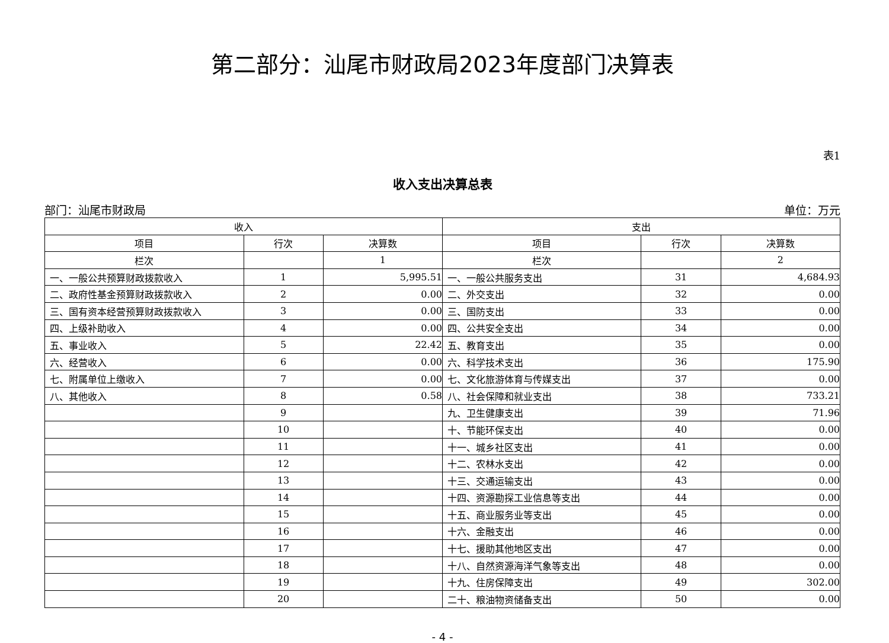第二部分：汕尾市财政局2023年度部门决算表
表1
收入支出决算总表
部门：汕尾市财政局 单位：万元
| 收入 | | | 支出 | | |
| --- | --- | --- | --- | --- | --- |
| 项目 | 行次 | 决算数 | 项目 | 行次 | 决算数 |
| 栏次 | | 1 | 栏次 | | 2 |
| 一、一般公共预算财政拨款收入 | 1 | 5,995.51 | 一、一般公共服务支出 | 31 | 4,684.93 |
| 二、政府性基金预算财政拨款收入 | 2 | 0.00 | 二、外交支出 | 32 | 0.00 |
| 三、国有资本经营预算财政拨款收入 | 3 | 0.00 | 三、国防支出 | 33 | 0.00 |
| 四、上级补助收入 | 4 | 0.00 | 四、公共安全支出 | 34 | 0.00 |
| 五、事业收入 | 5 | 22.42 | 五、教育支出 | 35 | 0.00 |
| 六、经营收入 | 6 | 0.00 | 六、科学技术支出 | 36 | 175.90 |
| 七、附属单位上缴收入 | 7 | 0.00 | 七、文化旅游体育与传媒支出 | 37 | 0.00 |
| 八、其他收入 | 8 | 0.58 | 八、社会保障和就业支出 | 38 | 733.21 |
| | 9 | | 九、卫生健康支出 | 39 | 71.96 |
| | 10 | | 十、节能环保支出 | 40 | 0.00 |
| | 11 | | 十一、城乡社区支出 | 41 | 0.00 |
| | 12 | | 十二、农林水支出 | 42 | 0.00 |
| | 13 | | 十三、交通运输支出 | 43 | 0.00 |
| | 14 | | 十四、资源勘探工业信息等支出 | 44 | 0.00 |
| | 15 | | 十五、商业服务业等支出 | 45 | 0.00 |
| | 16 | | 十六、金融支出 | 46 | 0.00 |
| | 17 | | 十七、援助其他地区支出 | 47 | 0.00 |
| | 18 | | 十八、自然资源海洋气象等支出 | 48 | 0.00 |
| | 19 | | 十九、住房保障支出 | 49 | 302.00 |
| | 20 | | 二十、粮油物资储备支出 | 50 | 0.00 |
- 4 -